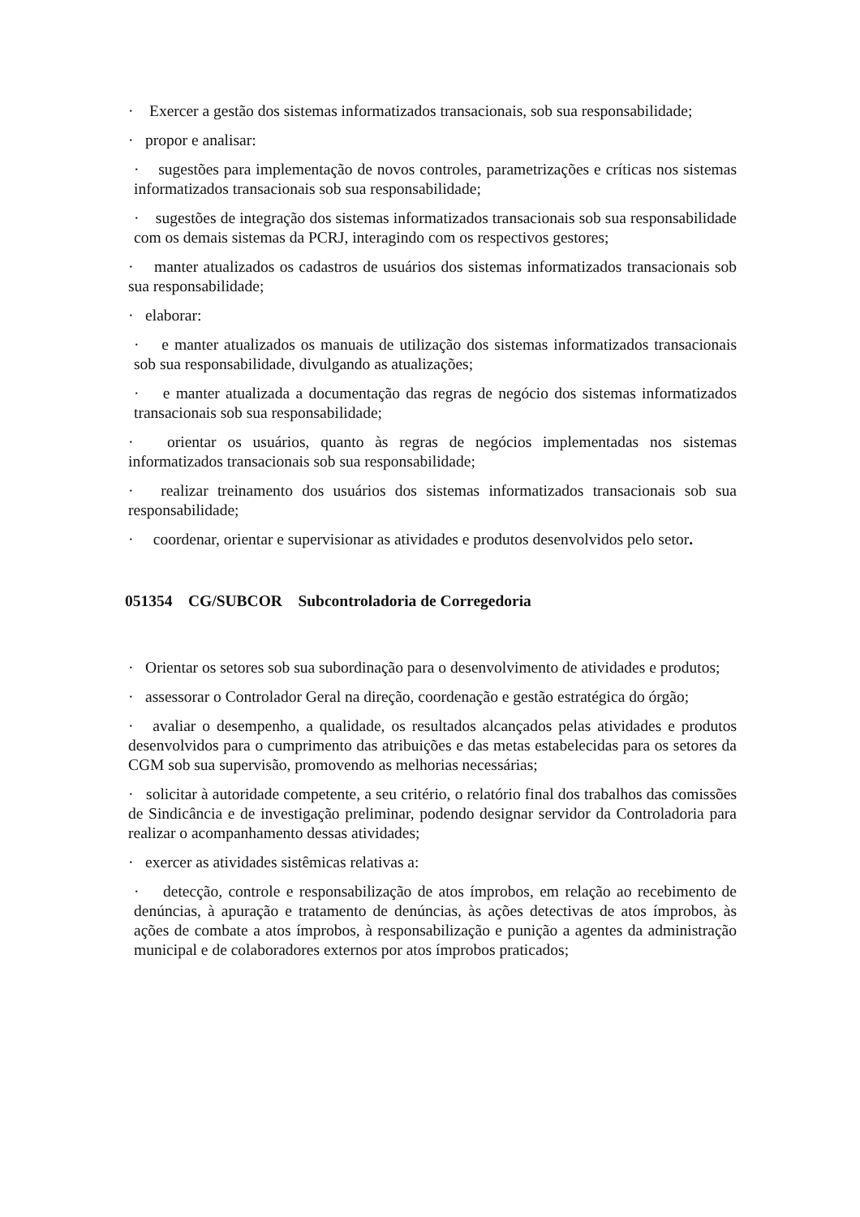· Exercer a gestão dos sistemas informatizados transacionais, sob sua responsabilidade;
· propor e analisar:
· sugestões para implementação de novos controles, parametrizações e críticas nos sistemas informatizados transacionais sob sua responsabilidade;
· sugestões de integração dos sistemas informatizados transacionais sob sua responsabilidade com os demais sistemas da PCRJ, interagindo com os respectivos gestores;
· manter atualizados os cadastros de usuários dos sistemas informatizados transacionais sob sua responsabilidade;
· elaborar:
· e manter atualizados os manuais de utilização dos sistemas informatizados transacionais sob sua responsabilidade, divulgando as atualizações;
· e manter atualizada a documentação das regras de negócio dos sistemas informatizados transacionais sob sua responsabilidade;
· orientar os usuários, quanto às regras de negócios implementadas nos sistemas informatizados transacionais sob sua responsabilidade;
· realizar treinamento dos usuários dos sistemas informatizados transacionais sob sua responsabilidade;
· coordenar, orientar e supervisionar as atividades e produtos desenvolvidos pelo setor.
051354 CG/SUBCOR Subcontroladoria de Corregedoria
· Orientar os setores sob sua subordinação para o desenvolvimento de atividades e produtos;
· assessorar o Controlador Geral na direção, coordenação e gestão estratégica do órgão;
· avaliar o desempenho, a qualidade, os resultados alcançados pelas atividades e produtos desenvolvidos para o cumprimento das atribuições e das metas estabelecidas para os setores da CGM sob sua supervisão, promovendo as melhorias necessárias;
· solicitar à autoridade competente, a seu critério, o relatório final dos trabalhos das comissões de Sindicância e de investigação preliminar, podendo designar servidor da Controladoria para realizar o acompanhamento dessas atividades;
· exercer as atividades sistêmicas relativas a:
· detecção, controle e responsabilização de atos ímprobos, em relação ao recebimento de denúncias, à apuração e tratamento de denúncias, às ações detectivas de atos ímprobos, às ações de combate a atos ímprobos, à responsabilização e punição a agentes da administração municipal e de colaboradores externos por atos ímprobos praticados;